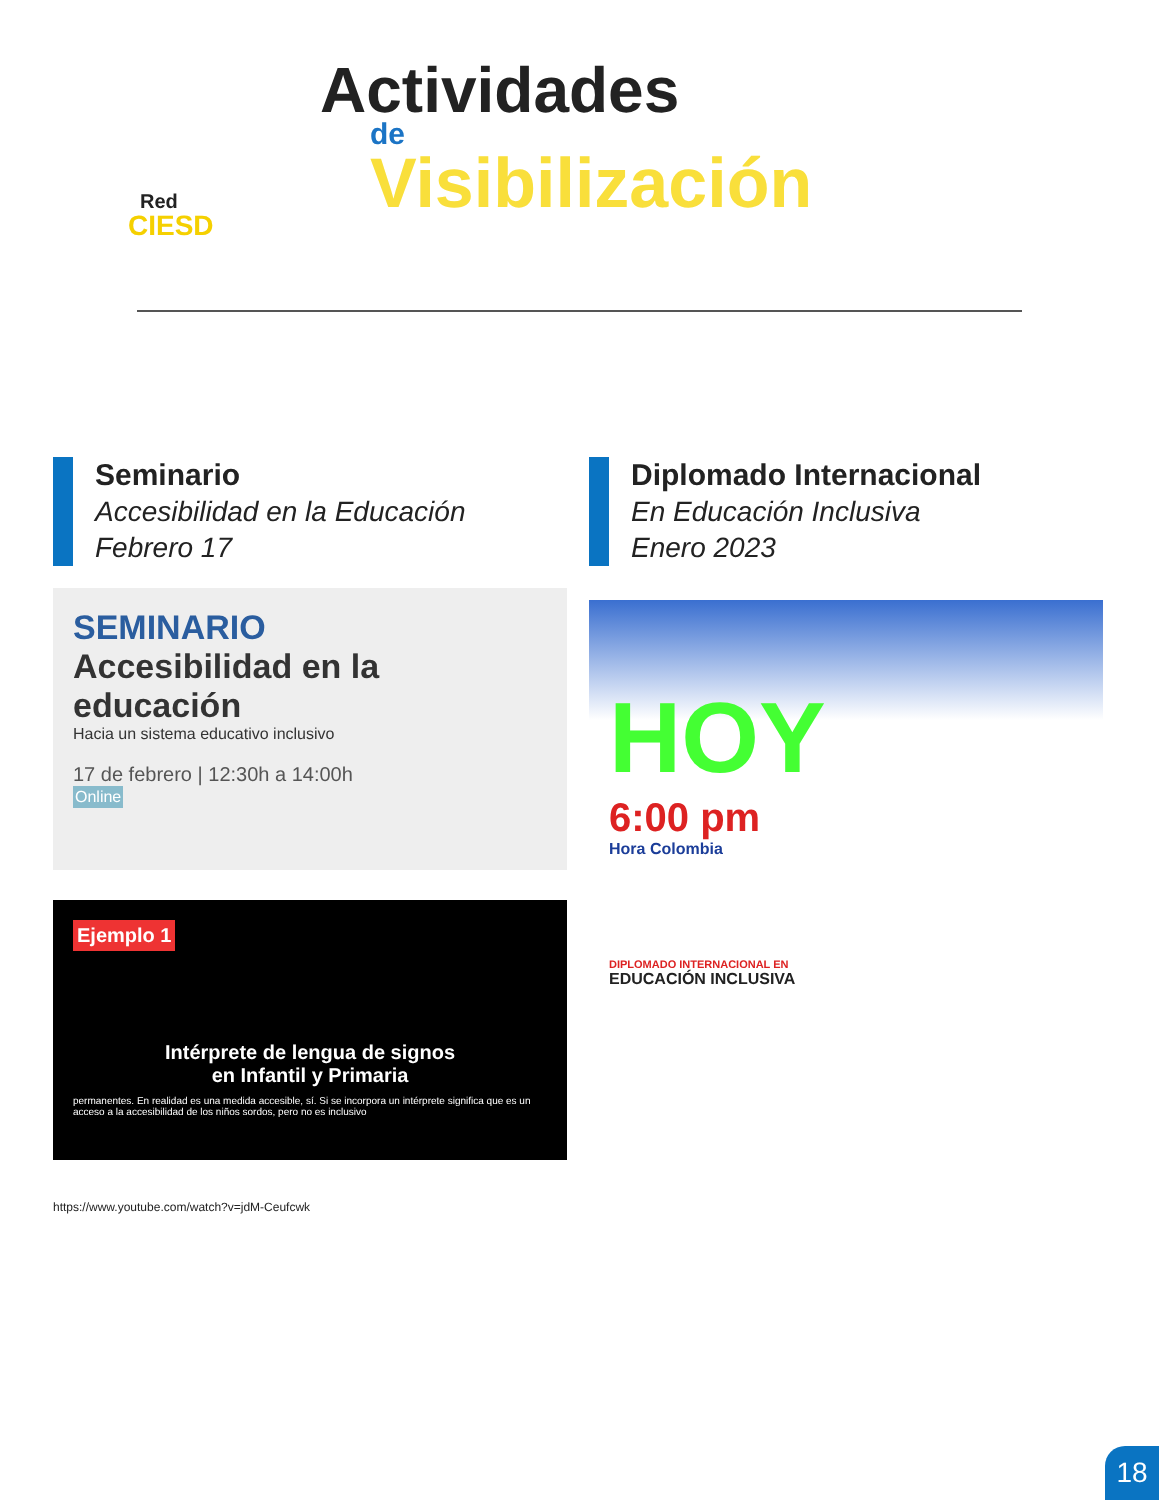Red
CIESD
Actividades
de
Visibilización
Seminario
Accesibilidad en la Educación
Febrero 17
SEMINARIO
Accesibilidad en la educación
Hacia un sistema educativo inclusivo
17 de febrero | 12:30h a 14:00h
Online
Ejemplo 1
Intérprete de lengua de signos
en Infantil y Primaria
permanentes. En realidad es una medida accesible, sí. Si se incorpora un intérprete significa que es un acceso a la accesibilidad de los niños sordos, pero no es inclusivo
Diplomado Internacional
En Educación Inclusiva
Enero 2023
HOY
6:00 pm
Hora Colombia
DIPLOMADO INTERNACIONAL EN
EDUCACIÓN INCLUSIVA
https://www.youtube.com/watch?v=jdM-Ceufcwk
18